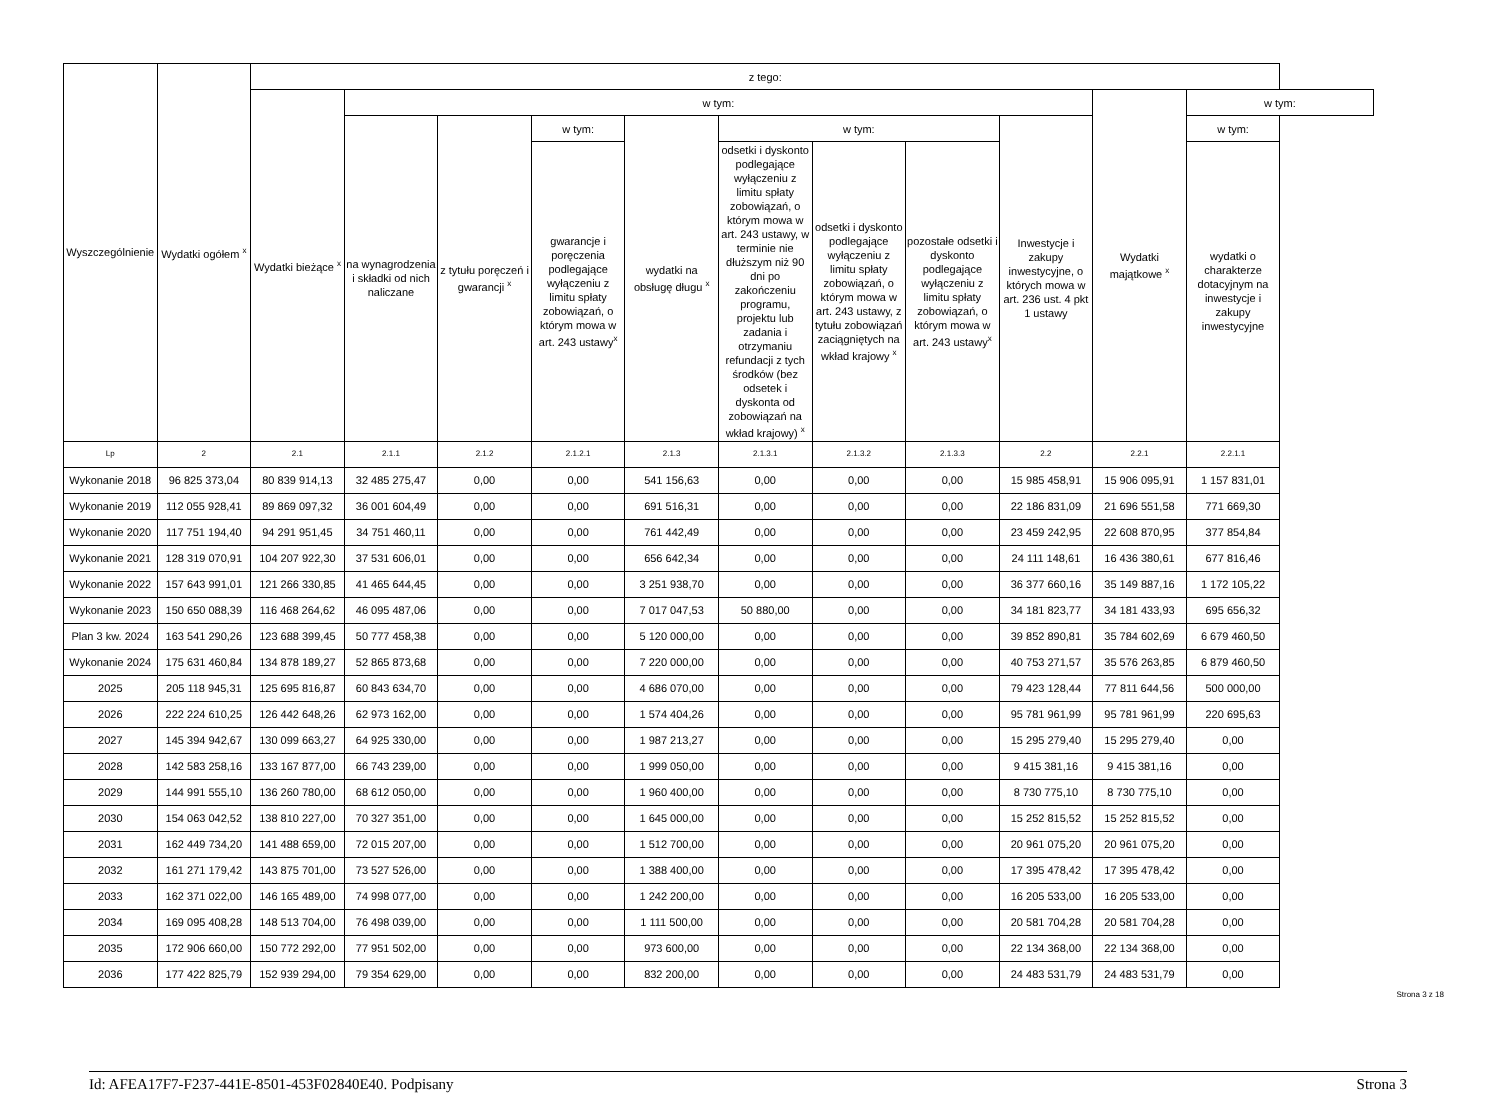| Wyszczególnienie | Wydatki ogółem <sup>x</sup> | z tego: | | | | | | | | | | |
| --- | --- | --- | --- | --- | --- | --- | --- | --- | --- | --- | --- | --- |
| | | Wydatki bieżące <sup>x</sup> | w tym: | | | | | | | | Wydatki majątkowe <sup>x</sup> | w tym: |
| | | | na wynagrodzenia i składki od nich naliczane | z tytułu poręczeń i gwarancji <sup>x</sup> | w tym: | wydatki na obsługę długu <sup>x</sup> | w tym: | | | Inwestycje i zakupy inwestycyjne, o których mowa w art. 236 ust. 4 pkt 1 ustawy | | w tym: |
| | | | | | gwarancje i poręczenia podlegające wyłączeniu z limitu spłaty zobowiązań, o którym mowa w art. 243 ustawy<sup>x</sup> | | odsetki i dyskonto podlegające wyłączeniu z limitu spłaty zobowiązań, o którym mowa w art. 243 ustawy, w terminie nie dłuższym niż 90 dni po zakończeniu programu, projektu lub zadania i otrzymaniu refundacji z tych środków (bez odsetek i dyskonta od zobowiązań na wkład krajowy) <sup>x</sup> | odsetki i dyskonto podlegające wyłączeniu z limitu spłaty zobowiązań, o którym mowa w art. 243 ustawy, z tytułu zobowiązań zaciągniętych na wkład krajowy <sup>x</sup> | pozostałe odsetki i dyskonto podlegające wyłączeniu z limitu spłaty zobowiązań, o którym mowa w art. 243 ustawy<sup>x</sup> | | | wydatki o charakterze dotacyjnym na inwestycje i zakupy inwestycyjne |
| Lp | 2 | 2.1 | 2.1.1 | 2.1.2 | 2.1.2.1 | 2.1.3 | 2.1.3.1 | 2.1.3.2 | 2.1.3.3 | 2.2 | 2.2.1 | 2.2.1.1 |
| Wykonanie 2018 | 96 825 373,04 | 80 839 914,13 | 32 485 275,47 | 0,00 | 0,00 | 541 156,63 | 0,00 | 0,00 | 0,00 | 15 985 458,91 | 15 906 095,91 | 1 157 831,01 |
| Wykonanie 2019 | 112 055 928,41 | 89 869 097,32 | 36 001 604,49 | 0,00 | 0,00 | 691 516,31 | 0,00 | 0,00 | 0,00 | 22 186 831,09 | 21 696 551,58 | 771 669,30 |
| Wykonanie 2020 | 117 751 194,40 | 94 291 951,45 | 34 751 460,11 | 0,00 | 0,00 | 761 442,49 | 0,00 | 0,00 | 0,00 | 23 459 242,95 | 22 608 870,95 | 377 854,84 |
| Wykonanie 2021 | 128 319 070,91 | 104 207 922,30 | 37 531 606,01 | 0,00 | 0,00 | 656 642,34 | 0,00 | 0,00 | 0,00 | 24 111 148,61 | 16 436 380,61 | 677 816,46 |
| Wykonanie 2022 | 157 643 991,01 | 121 266 330,85 | 41 465 644,45 | 0,00 | 0,00 | 3 251 938,70 | 0,00 | 0,00 | 0,00 | 36 377 660,16 | 35 149 887,16 | 1 172 105,22 |
| Wykonanie 2023 | 150 650 088,39 | 116 468 264,62 | 46 095 487,06 | 0,00 | 0,00 | 7 017 047,53 | 50 880,00 | 0,00 | 0,00 | 34 181 823,77 | 34 181 433,93 | 695 656,32 |
| Plan 3 kw. 2024 | 163 541 290,26 | 123 688 399,45 | 50 777 458,38 | 0,00 | 0,00 | 5 120 000,00 | 0,00 | 0,00 | 0,00 | 39 852 890,81 | 35 784 602,69 | 6 679 460,50 |
| Wykonanie 2024 | 175 631 460,84 | 134 878 189,27 | 52 865 873,68 | 0,00 | 0,00 | 7 220 000,00 | 0,00 | 0,00 | 0,00 | 40 753 271,57 | 35 576 263,85 | 6 879 460,50 |
| 2025 | 205 118 945,31 | 125 695 816,87 | 60 843 634,70 | 0,00 | 0,00 | 4 686 070,00 | 0,00 | 0,00 | 0,00 | 79 423 128,44 | 77 811 644,56 | 500 000,00 |
| 2026 | 222 224 610,25 | 126 442 648,26 | 62 973 162,00 | 0,00 | 0,00 | 1 574 404,26 | 0,00 | 0,00 | 0,00 | 95 781 961,99 | 95 781 961,99 | 220 695,63 |
| 2027 | 145 394 942,67 | 130 099 663,27 | 64 925 330,00 | 0,00 | 0,00 | 1 987 213,27 | 0,00 | 0,00 | 0,00 | 15 295 279,40 | 15 295 279,40 | 0,00 |
| 2028 | 142 583 258,16 | 133 167 877,00 | 66 743 239,00 | 0,00 | 0,00 | 1 999 050,00 | 0,00 | 0,00 | 0,00 | 9 415 381,16 | 9 415 381,16 | 0,00 |
| 2029 | 144 991 555,10 | 136 260 780,00 | 68 612 050,00 | 0,00 | 0,00 | 1 960 400,00 | 0,00 | 0,00 | 0,00 | 8 730 775,10 | 8 730 775,10 | 0,00 |
| 2030 | 154 063 042,52 | 138 810 227,00 | 70 327 351,00 | 0,00 | 0,00 | 1 645 000,00 | 0,00 | 0,00 | 0,00 | 15 252 815,52 | 15 252 815,52 | 0,00 |
| 2031 | 162 449 734,20 | 141 488 659,00 | 72 015 207,00 | 0,00 | 0,00 | 1 512 700,00 | 0,00 | 0,00 | 0,00 | 20 961 075,20 | 20 961 075,20 | 0,00 |
| 2032 | 161 271 179,42 | 143 875 701,00 | 73 527 526,00 | 0,00 | 0,00 | 1 388 400,00 | 0,00 | 0,00 | 0,00 | 17 395 478,42 | 17 395 478,42 | 0,00 |
| 2033 | 162 371 022,00 | 146 165 489,00 | 74 998 077,00 | 0,00 | 0,00 | 1 242 200,00 | 0,00 | 0,00 | 0,00 | 16 205 533,00 | 16 205 533,00 | 0,00 |
| 2034 | 169 095 408,28 | 148 513 704,00 | 76 498 039,00 | 0,00 | 0,00 | 1 111 500,00 | 0,00 | 0,00 | 0,00 | 20 581 704,28 | 20 581 704,28 | 0,00 |
| 2035 | 172 906 660,00 | 150 772 292,00 | 77 951 502,00 | 0,00 | 0,00 | 973 600,00 | 0,00 | 0,00 | 0,00 | 22 134 368,00 | 22 134 368,00 | 0,00 |
| 2036 | 177 422 825,79 | 152 939 294,00 | 79 354 629,00 | 0,00 | 0,00 | 832 200,00 | 0,00 | 0,00 | 0,00 | 24 483 531,79 | 24 483 531,79 | 0,00 |
Strona 3 z 18
Id: AFEA17F7-F237-441E-8501-453F02840E40. Podpisany Strona 3